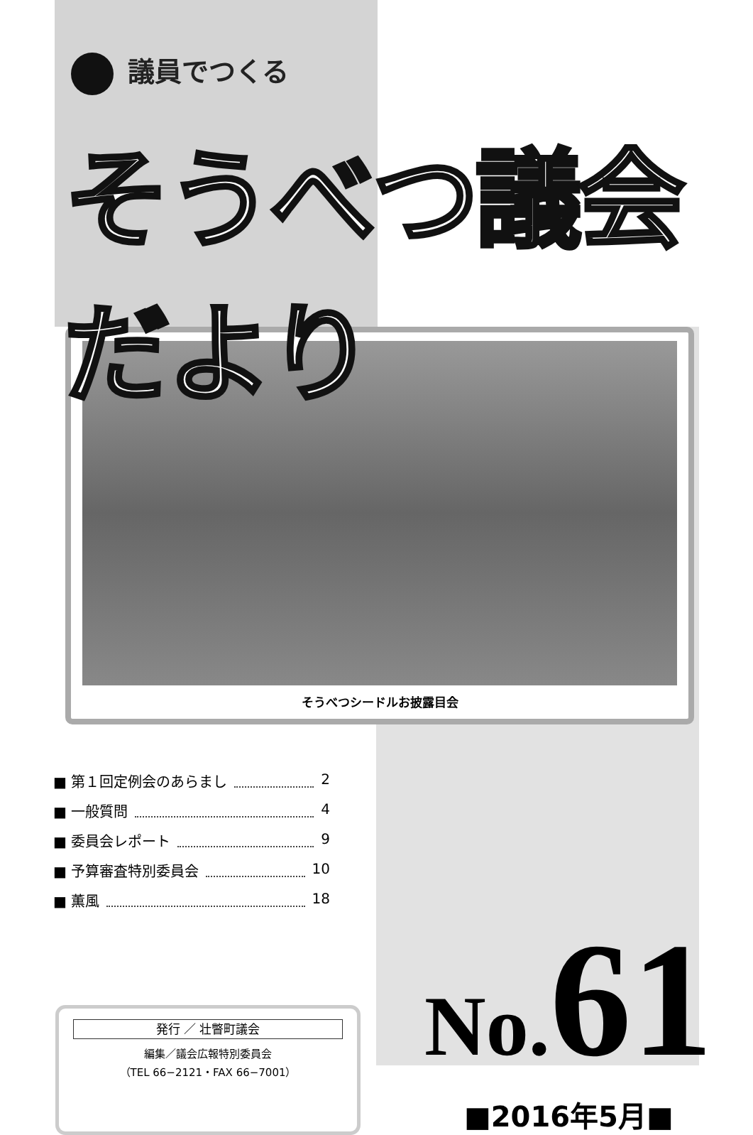議員でつくる
そうべつ議会だより
そうべつシードルお披露目会
■ 第１回定例会のあらまし 2
■ 一般質問 4
■ 委員会レポート 9
■ 予算審査特別委員会 10
■ 薫風 18
発行 ／ 壮瞥町議会
編集／議会広報特別委員会
（TEL 66−2121・FAX 66−7001）
No. 61
■2016年5月■